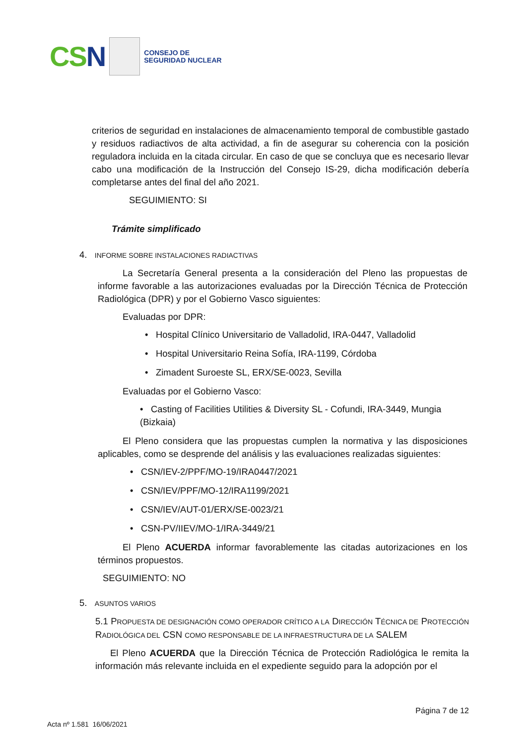CSN
CONSEJO DE
SEGURIDAD NUCLEAR
criterios de seguridad en instalaciones de almacenamiento temporal de combustible gastado y residuos radiactivos de alta actividad, a fin de asegurar su coherencia con la posición reguladora incluida en la citada circular. En caso de que se concluya que es necesario llevar cabo una modificación de la Instrucción del Consejo IS-29, dicha modificación debería completarse antes del final del año 2021.
SEGUIMIENTO: SI
Trámite simplificado
4. INFORME SOBRE INSTALACIONES RADIACTIVAS
La Secretaría General presenta a la consideración del Pleno las propuestas de informe favorable a las autorizaciones evaluadas por la Dirección Técnica de Protección Radiológica (DPR) y por el Gobierno Vasco siguientes:
Evaluadas por DPR:
• Hospital Clínico Universitario de Valladolid, IRA-0447, Valladolid
• Hospital Universitario Reina Sofía, IRA-1199, Córdoba
• Zimadent Suroeste SL, ERX/SE-0023, Sevilla
Evaluadas por el Gobierno Vasco:
• Casting of Facilities Utilities & Diversity SL - Cofundi, IRA-3449, Mungia (Bizkaia)
El Pleno considera que las propuestas cumplen la normativa y las disposiciones aplicables, como se desprende del análisis y las evaluaciones realizadas siguientes:
• CSN/IEV-2/PPF/MO-19/IRA0447/2021
• CSN/IEV/PPF/MO-12/IRA1199/2021
• CSN/IEV/AUT-01/ERX/SE-0023/21
• CSN-PV/IIEV/MO-1/IRA-3449/21
El Pleno ACUERDA informar favorablemente las citadas autorizaciones en los términos propuestos.
SEGUIMIENTO: NO
5. ASUNTOS VARIOS
5.1 PROPUESTA DE DESIGNACIÓN COMO OPERADOR CRÍTICO A LA DIRECCIÓN TÉCNICA DE PROTECCIÓN RADIOLÓGICA DEL CSN COMO RESPONSABLE DE LA INFRAESTRUCTURA DE LA SALEM
El Pleno ACUERDA que la Dirección Técnica de Protección Radiológica le remita la información más relevante incluida en el expediente seguido para la adopción por el
Página 7 de 12
Acta nº 1.581 16/06/2021